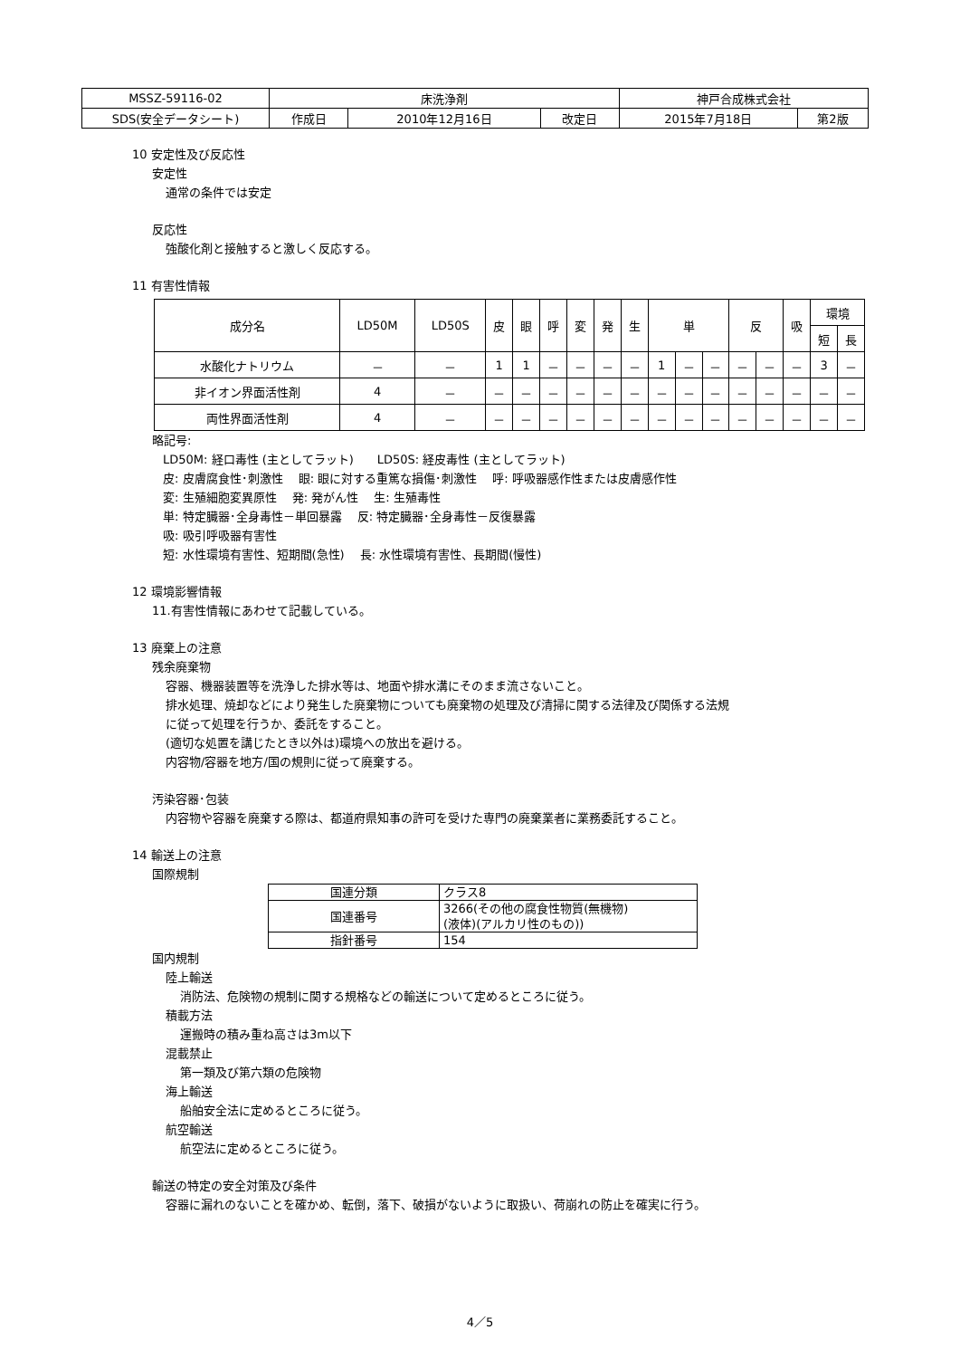| MSSZ-59116-02 | 床洗浄剤 | | | 神戸合成株式会社 | |
| SDS(安全データシート) | 作成日 | 2010年12月16日 | 改定日 | 2015年7月18日 | 第2版 |
10 安定性及び反応性
安定性
通常の条件では安定
反応性
強酸化剤と接触すると激しく反応する。
11 有害性情報
| 成分名 | LD50M | LD50S | 皮 | 眼 | 呼 | 変 | 発 | 生 | 単 | | | 反 | | 吸 | 環境 | |
| --- | --- | --- | --- | --- | --- | --- | --- | --- | --- | --- | --- | --- | --- | --- | --- | --- |
| | | | | | | | | | | | | | | | 短 | 長 |
| 水酸化ナトリウム | － | － | 1 | 1 | － | － | － | － | 1 | － | － | － | － | － | 3 | － |
| 非イオン界面活性剤 | 4 | － | － | － | － | － | － | － | － | － | － | － | － | － | － | － |
| 両性界面活性剤 | 4 | － | － | － | － | － | － | － | － | － | － | － | － | － | － | － |
略記号:
LD50M: 経口毒性 (主としてラット)　　LD50S: 経皮毒性 (主としてラット)
皮: 皮膚腐食性･刺激性　 眼: 眼に対する重篤な損傷･刺激性　 呼: 呼吸器感作性または皮膚感作性
変: 生殖細胞変異原性　 発: 発がん性　 生: 生殖毒性
単: 特定臓器･全身毒性－単回暴露　 反: 特定臓器･全身毒性－反復暴露
吸: 吸引呼吸器有害性
短: 水性環境有害性、短期間(急性)　 長: 水性環境有害性、長期間(慢性)
12 環境影響情報
11.有害性情報にあわせて記載している。
13 廃棄上の注意
残余廃棄物
容器、機器装置等を洗浄した排水等は、地面や排水溝にそのまま流さないこと。
排水処理、焼却などにより発生した廃棄物についても廃棄物の処理及び清掃に関する法律及び関係する法規
に従って処理を行うか、委託をすること。
(適切な処置を講じたとき以外は)環境への放出を避ける。
内容物/容器を地方/国の規則に従って廃棄する。
汚染容器･包装
内容物や容器を廃棄する際は、都道府県知事の許可を受けた専門の廃棄業者に業務委託すること。
14 輸送上の注意
国際規制
| 国連分類 | クラス8 |
| 国連番号 | 3266(その他の腐食性物質(無機物) (液体)(アルカリ性のもの)) |
| 指針番号 | 154 |
国内規制
陸上輸送
消防法、危険物の規制に関する規格などの輸送について定めるところに従う。
積載方法
運搬時の積み重ね高さは3m以下
混載禁止
第一類及び第六類の危険物
海上輸送
船舶安全法に定めるところに従う。
航空輸送
航空法に定めるところに従う。
輸送の特定の安全対策及び条件
容器に漏れのないことを確かめ、転倒，落下、破損がないように取扱い、荷崩れの防止を確実に行う。
4／5